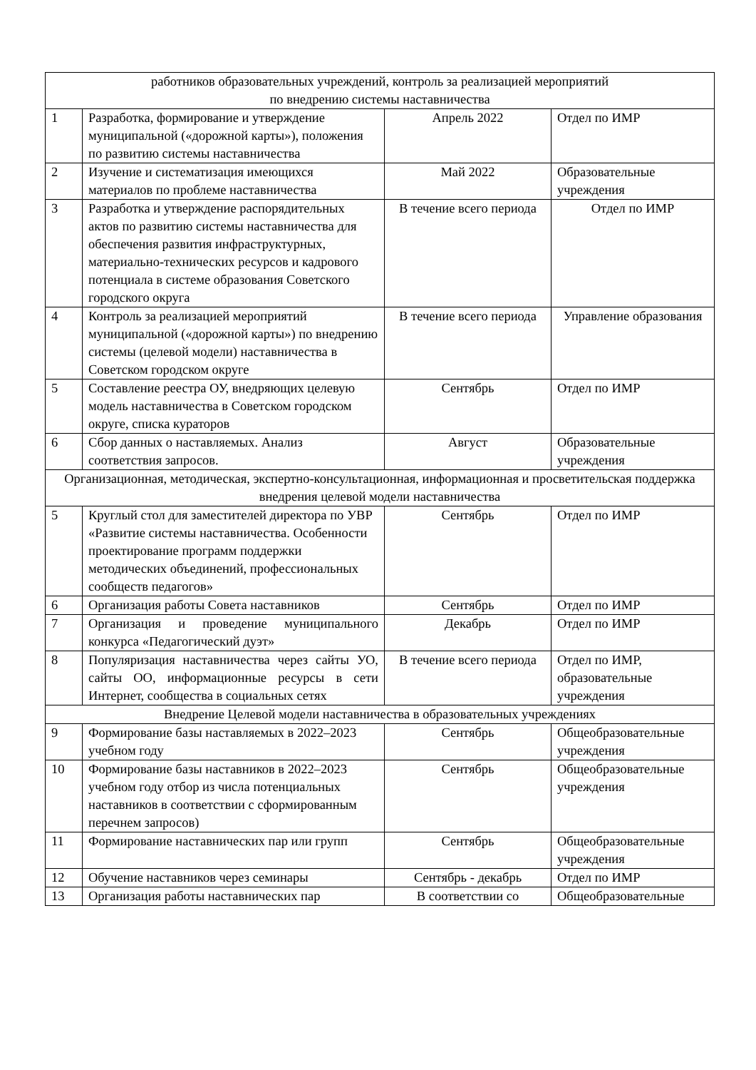| работников образовательных учреждений, контроль за реализацией мероприятий по внедрению системы наставничества | | | |
| 1 | Разработка, формирование и утверждение муниципальной («дорожной карты»), положения по развитию системы наставничества | Апрель 2022 | Отдел по ИМР |
| 2 | Изучение и систематизация имеющихся материалов по проблеме наставничества | Май 2022 | Образовательные учреждения |
| 3 | Разработка и утверждение распорядительных актов по развитию системы наставничества для обеспечения развития инфраструктурных, материально-технических ресурсов и кадрового потенциала в системе образования Советского городского округа | В течение всего периода | Отдел по ИМР |
| 4 | Контроль за реализацией мероприятий муниципальной («дорожной карты») по внедрению системы (целевой модели) наставничества в Советском городском округе | В течение всего периода | Управление образования |
| 5 | Составление реестра ОУ, внедряющих целевую модель наставничества в Советском городском округе, списка кураторов | Сентябрь | Отдел по ИМР |
| 6 | Сбор данных о наставляемых. Анализ соответствия запросов. | Август | Образовательные учреждения |
| Организационная, методическая, экспертно-консультационная, информационная и просветительская поддержка внедрения целевой модели наставничества | | | |
| 5 | Круглый стол для заместителей директора по УВР «Развитие системы наставничества. Особенности проектирование программ поддержки методических объединений, профессиональных сообществ педагогов» | Сентябрь | Отдел по ИМР |
| 6 | Организация работы Совета наставников | Сентябрь | Отдел по ИМР |
| 7 | Организация и проведение муниципального конкурса «Педагогический дуэт» | Декабрь | Отдел по ИМР |
| 8 | Популяризация наставничества через сайты УО, сайты ОО, информационные ресурсы в сети Интернет, сообщества в социальных сетях | В течение всего периода | Отдел по ИМР, образовательные учреждения |
| Внедрение Целевой модели наставничества в образовательных учреждениях | | | |
| 9 | Формирование базы наставляемых в 2022–2023 учебном году | Сентябрь | Общеобразовательные учреждения |
| 10 | Формирование базы наставников в 2022–2023 учебном году отбор из числа потенциальных наставников в соответствии с сформированным перечнем запросов) | Сентябрь | Общеобразовательные учреждения |
| 11 | Формирование наставнических пар или групп | Сентябрь | Общеобразовательные учреждения |
| 12 | Обучение наставников через семинары | Сентябрь - декабрь | Отдел по ИМР |
| 13 | Организация работы наставнических пар | В соответствии со | Общеобразовательные |